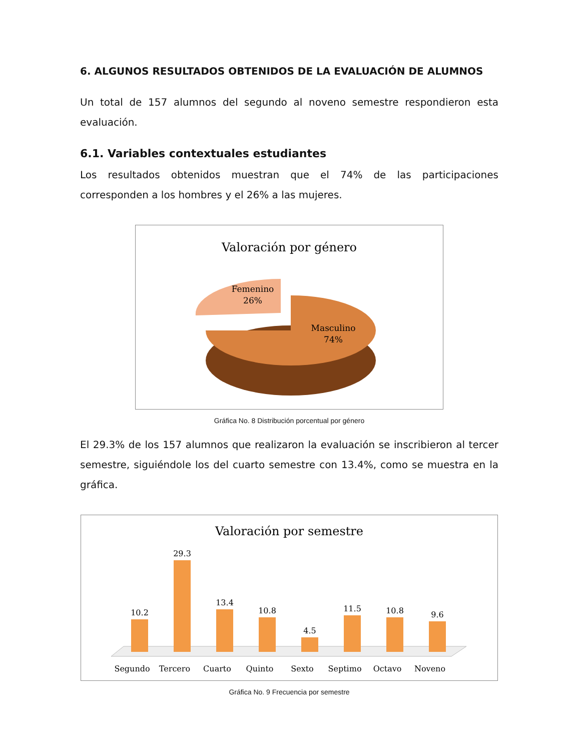6. ALGUNOS RESULTADOS OBTENIDOS DE LA EVALUACIÓN DE ALUMNOS
Un total de 157 alumnos del segundo al noveno semestre respondieron esta evaluación.
6.1. Variables contextuales estudiantes
Los resultados obtenidos muestran que el 74% de las participaciones corresponden a los hombres y el 26% a las mujeres.
Valoración por género
Femenino
26%
Masculino
74%
Gráfica No. 8 Distribución porcentual por género
El 29.3% de los 157 alumnos que realizaron la evaluación se inscribieron al tercer semestre, siguiéndole los del cuarto semestre con 13.4%, como se muestra en la gráfica.
Valoración por semestre
10.2
29.3
13.4
10.8
4.5
11.5
10.8
9.6
Segundo
Tercero
Cuarto
Quinto
Sexto
Septimo
Octavo
Noveno
Gráfica No. 9 Frecuencia por semestre